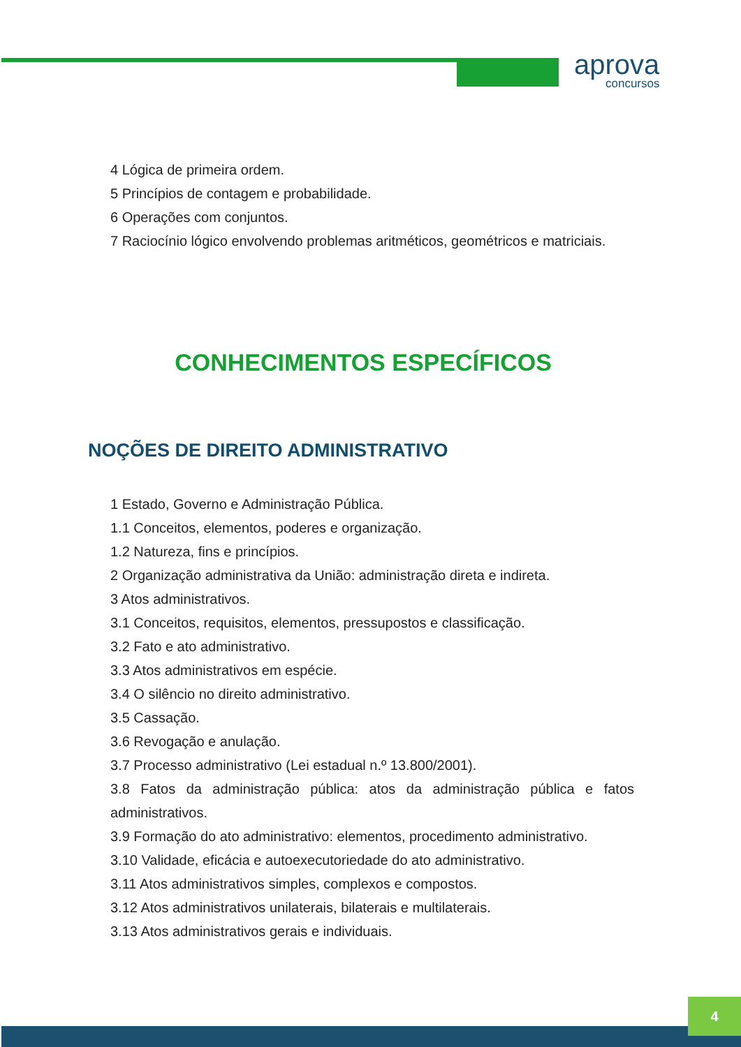aprova
concursos
4 Lógica de primeira ordem.
5 Princípios de contagem e probabilidade.
6 Operações com conjuntos.
7 Raciocínio lógico envolvendo problemas aritméticos, geométricos e matriciais.
CONHECIMENTOS ESPECÍFICOS
NOÇÕES DE DIREITO ADMINISTRATIVO
1 Estado, Governo e Administração Pública.
1.1 Conceitos, elementos, poderes e organização.
1.2 Natureza, fins e princípios.
2 Organização administrativa da União: administração direta e indireta.
3 Atos administrativos.
3.1 Conceitos, requisitos, elementos, pressupostos e classificação.
3.2 Fato e ato administrativo.
3.3 Atos administrativos em espécie.
3.4 O silêncio no direito administrativo.
3.5 Cassação.
3.6 Revogação e anulação.
3.7 Processo administrativo (Lei estadual n.º 13.800/2001).
3.8 Fatos da administração pública: atos da administração pública e fatos administrativos.
3.9 Formação do ato administrativo: elementos, procedimento administrativo.
3.10 Validade, eficácia e autoexecutoriedade do ato administrativo.
3.11 Atos administrativos simples, complexos e compostos.
3.12 Atos administrativos unilaterais, bilaterais e multilaterais.
3.13 Atos administrativos gerais e individuais.
4